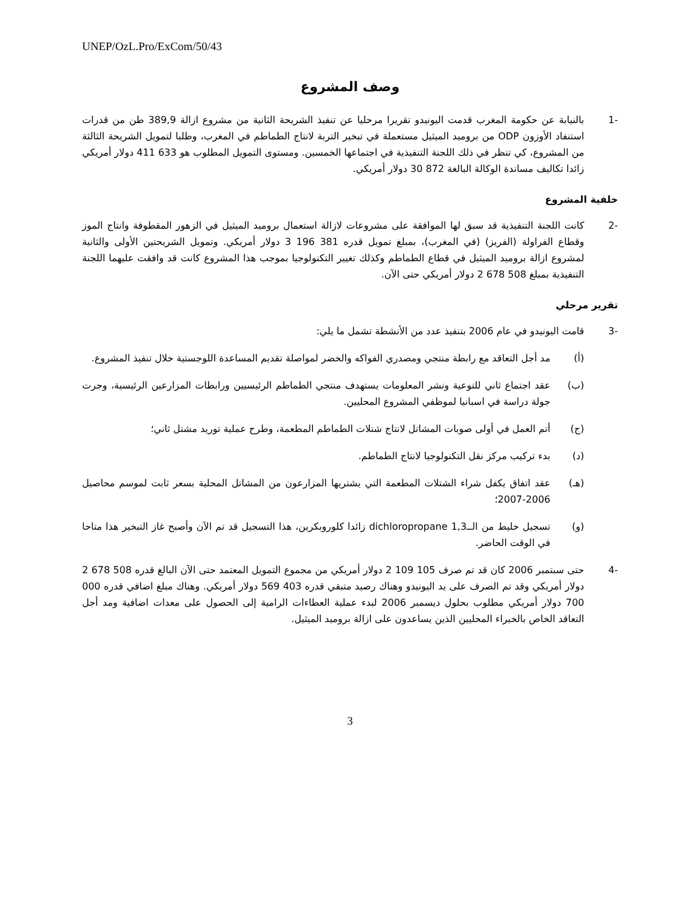UNEP/OzL.Pro/ExCom/50/43
وصف المشروع
-1 بالنيابة عن حكومة المغرب قدمت اليونيدو تقريرا مرحليا عن تنفيذ الشريحة الثانية من مشروع ازالة 389,9 طن من قدرات استنفاد الأوزون ODP من بروميد الميثيل مستعملة في تبخير التربة لانتاج الطماطم في المغرب، وطلبا لتمويل الشريحة الثالثة من المشروع، كي تنظر في ذلك اللجنة التنفيذية في اجتماعها الخمسين. ومستوى التمويل المطلوب هو 633 411 دولار أمريكي زائدا تكاليف مساندة الوكالة البالغة 872 30 دولار أمريكي.
خلفية المشروع
-2 كانت اللجنة التنفيذية قد سبق لها الموافقة على مشروعات لازالة استعمال بروميد الميثيل في الزهور المقطوفة وانتاج الموز وقطاع الفراولة (الفريز) (في المغرب)، بمبلغ تمويل قدره 381 196 3 دولار أمريكي. وتمويل الشريحتين الأولى والثانية لمشروع ازالة بروميد الميثيل في قطاع الطماطم وكذلك تغيير التكنولوجيا بموجب هذا المشروع كانت قد وافقت عليهما اللجنة التنفيذية بمبلغ 508 678 2 دولار أمريكي حتى الآن.
تقرير مرحلي
-3 قامت اليونيدو في عام 2006 بتنفيذ عدد من الأنشطة تشمل ما يلي:
(أ) مد أجل التعاقد مع رابطة منتجي ومصدري الفواكه والخضر لمواصلة تقديم المساعدة اللوجستية خلال تنفيذ المشروع.
(ب) عقد اجتماع ثاني للتوعية ونشر المعلومات يستهدف منتجي الطماطم الرئيسيين ورابطات المزارعين الرئيسية، وجرت جولة دراسة في اسبانيا لموظفي المشروع المحليين.
(ج) أتم العمل في أولى صوبات المشاتل لانتاج شتلات الطماطم المطعمة، وطرح عملية توريد مشتل ثاني؛
(د) بدء تركيب مركز نقل التكنولوجيا لانتاج الطماطم.
(هـ) عقد اتفاق يكفل شراء الشتلات المطعمة التي يشتريها المزارعون من المشاتل المحلية بسعر ثابت لموسم محاصيل 2006-2007؛
(و) تسجيل خليط من الــ1,3 dichloropropane زائدا كلوروبكرين، هذا التسجيل قد تم الآن وأصبح غاز التبخير هذا متاحا في الوقت الحاضر.
-4 حتى سبتمبر 2006 كان قد تم صرف 105 109 2 دولار أمريكي من مجموع التمويل المعتمد حتى الآن البالغ قدره 508 678 2 دولار أمريكي وقد تم الصرف على يد اليونيدو وهناك رصيد متبقي قدره 403 569 دولار أمريكي. وهناك مبلغ اضافي قدره 000 700 دولار أمريكي مطلوب بحلول ديسمبر 2006 لبدء عملية العطاءات الرامية إلى الحصول على معدات اضافية ومد أجل التعاقد الخاص بالخبراء المحليين الذين يساعدون على ازالة بروميد الميثيل.
3